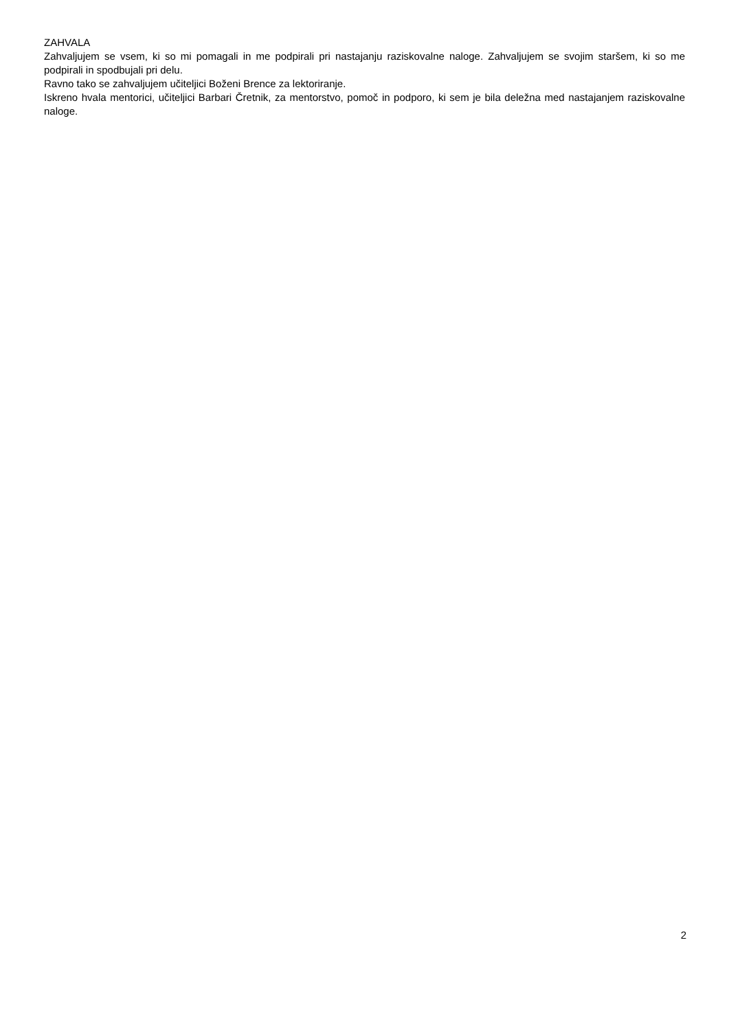ZAHVALA
Zahvaljujem se vsem, ki so mi pomagali in me podpirali pri nastajanju raziskovalne naloge. Zahvaljujem se svojim staršem, ki so me podpirali in spodbujali pri delu.
Ravno tako se zahvaljujem učiteljici Boženi Brence za lektoriranje.
Iskreno hvala mentorici, učiteljici Barbari Čretnik, za mentorstvo, pomoč in podporo, ki sem je bila deležna med nastajanjem raziskovalne naloge.
2